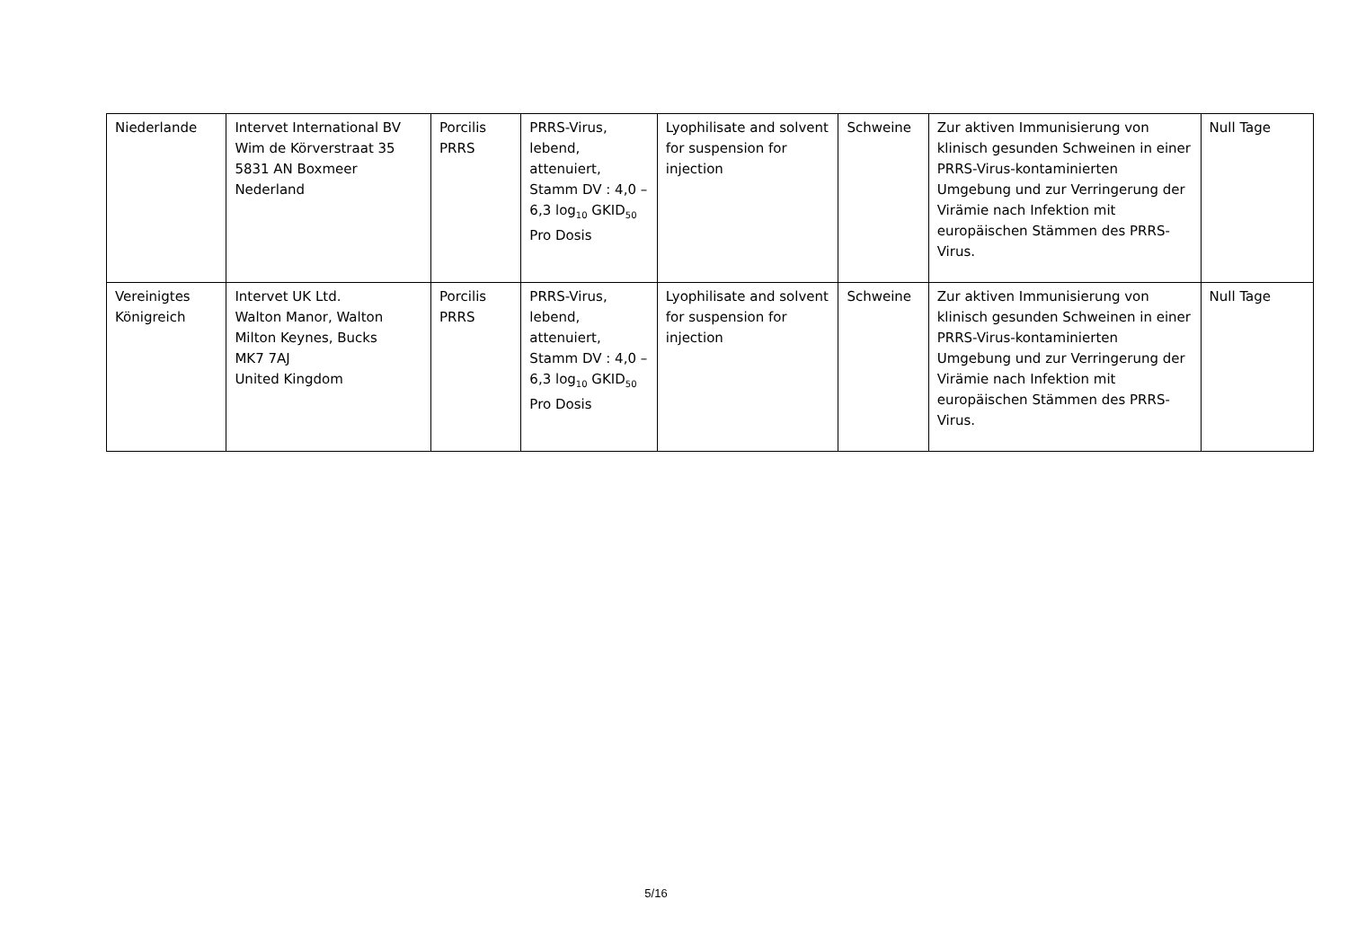| Niederlande | Intervet International BV Wim de Körverstraat 35 5831 AN Boxmeer Nederland | Porcilis PRRS | PRRS-Virus, lebend, attenuiert, Stamm DV : 4,0 – 6,3 log<sub>10</sub> GKID<sub>50</sub> Pro Dosis | Lyophilisate and solvent for suspension for injection | Schweine | Zur aktiven Immunisierung von klinisch gesunden Schweinen in einer PRRS-Virus-kontaminierten Umgebung und zur Verringerung der Virämie nach Infektion mit europäischen Stämmen des PRRS-Virus. | Null Tage |
| Vereinigtes Königreich | Intervet UK Ltd. Walton Manor, Walton Milton Keynes, Bucks MK7 7AJ United Kingdom | Porcilis PRRS | PRRS-Virus, lebend, attenuiert, Stamm DV : 4,0 – 6,3 log<sub>10</sub> GKID<sub>50</sub> Pro Dosis | Lyophilisate and solvent for suspension for injection | Schweine | Zur aktiven Immunisierung von klinisch gesunden Schweinen in einer PRRS-Virus-kontaminierten Umgebung und zur Verringerung der Virämie nach Infektion mit europäischen Stämmen des PRRS-Virus. | Null Tage |
5/16